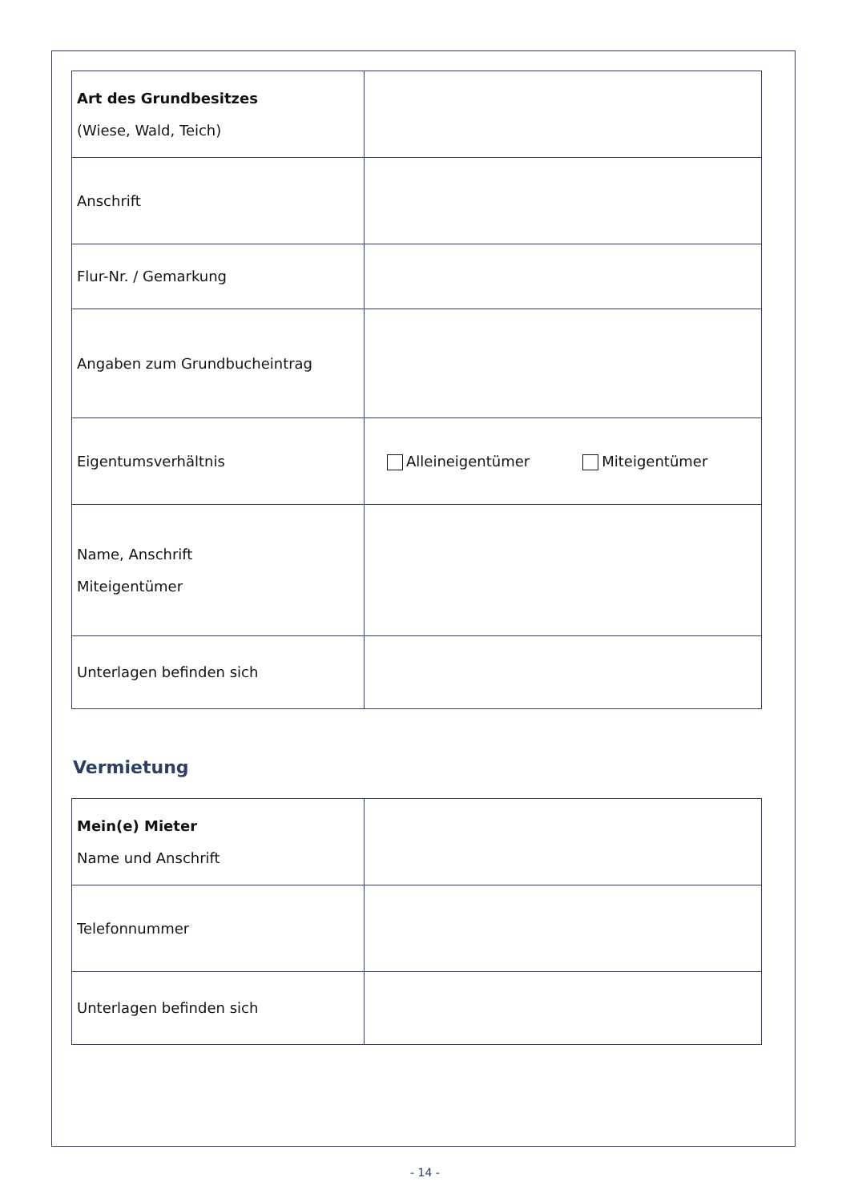| Art des Grundbesitzes (Wiese, Wald, Teich) | |
| Anschrift | |
| Flur-Nr. / Gemarkung | |
| Angaben zum Grundbucheintrag | |
| Eigentumsverhältnis | Alleineigentümer Miteigentümer |
| Name, Anschrift Miteigentümer | |
| Unterlagen befinden sich | |
Vermietung
| Mein(e) Mieter Name und Anschrift | |
| Telefonnummer | |
| Unterlagen befinden sich | |
- 14 -